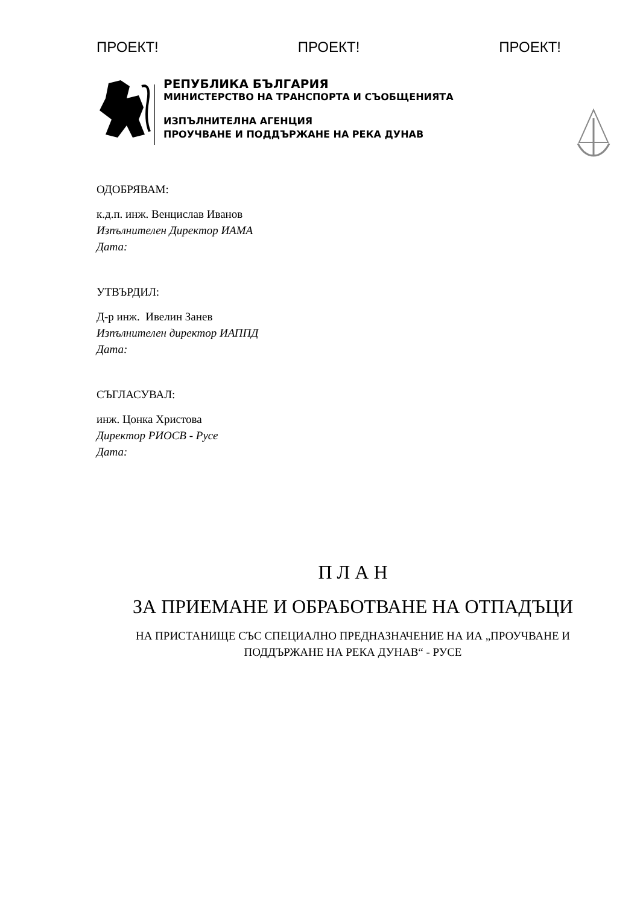ПРОЕКТ! ПРОЕКТ! ПРОЕКТ!
РЕПУБЛИКА БЪЛГАРИЯ
МИНИСТЕРСТВО НА ТРАНСПОРТА И СЪОБЩЕНИЯТА
ИЗПЪЛНИТЕЛНА АГЕНЦИЯ
ПРОУЧВАНЕ И ПОДДЪРЖАНЕ НА РЕКА ДУНАВ
ОДОБРЯВАМ:
к.д.п. инж. Венцислав Иванов
Изпълнителен Директор ИАМА
Дата:
УТВЪРДИЛ:
Д-р инж. Ивелин Занев
Изпълнителен директор ИАППД
Дата:
СЪГЛАСУВАЛ:
инж. Цонка Христова
Директор РИОСВ - Русе
Дата:
П Л А Н
ЗА ПРИЕМАНЕ И ОБРАБОТВАНЕ НА ОТПАДЪЦИ
НА ПРИСТАНИЩЕ СЪС СПЕЦИАЛНО ПРЕДНАЗНАЧЕНИЕ НА ИА „ПРОУЧВАНЕ И ПОДДЪРЖАНЕ НА РЕКА ДУНАВ“ - РУСЕ